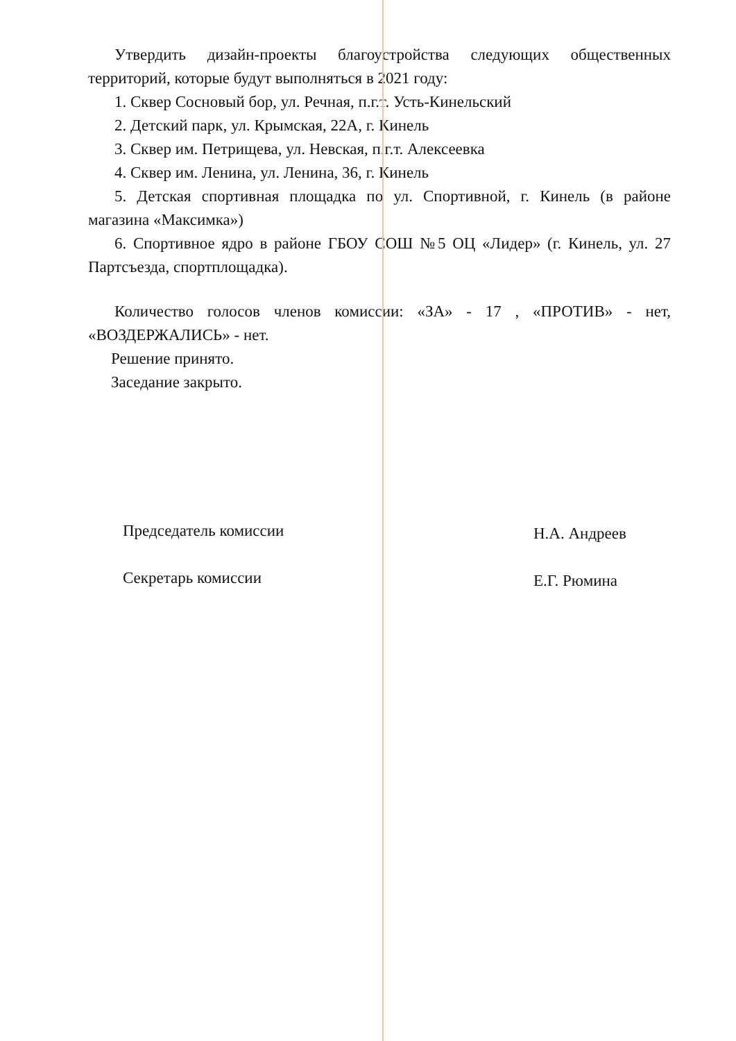Утвердить дизайн-проекты благоустройства следующих общественных территорий, которые будут выполняться в 2021 году:
1. Сквер Сосновый бор, ул. Речная, п.г.т. Усть-Кинельский
2. Детский парк, ул. Крымская, 22А, г. Кинель
3. Сквер им. Петрищева, ул. Невская, п.г.т. Алексеевка
4. Сквер им. Ленина, ул. Ленина, 36, г. Кинель
5. Детская спортивная площадка по ул. Спортивной, г. Кинель (в районе магазина «Максимка»)
6. Спортивное ядро в районе ГБОУ СОШ №5 ОЦ «Лидер» (г. Кинель, ул. 27 Партсъезда, спортплощадка).
Количество голосов членов комиссии: «ЗА» - 17 , «ПРОТИВ» - нет, «ВОЗДЕРЖАЛИСЬ» - нет.
Решение принято.
Заседание закрыто.
Председатель комиссии
Секретарь комиссии
Н.А. Андреев
Е.Г. Рюмина